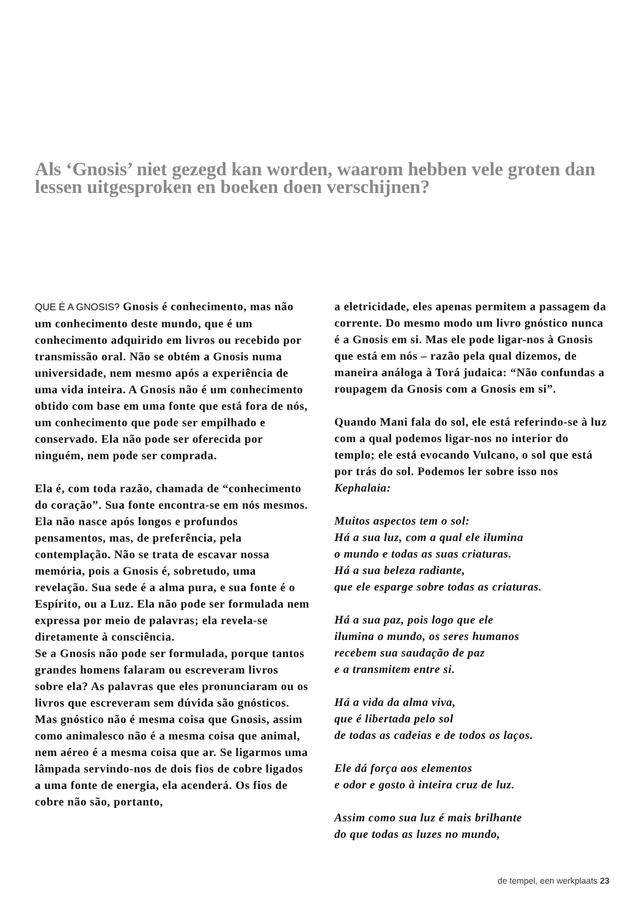Als ‘Gnosis’ niet gezegd kan worden, waarom hebben vele groten dan lessen uitgesproken en boeken doen verschijnen?
QUE É A GNOSIS? Gnosis é conhecimento, mas não um conhecimento deste mundo, que é um conhecimento adquirido em livros ou recebido por transmissão oral. Não se obtém a Gnosis numa universidade, nem mesmo após a experiência de uma vida inteira. A Gnosis não é um conhecimento obtido com base em uma fonte que está fora de nós, um conhecimento que pode ser empilhado e conservado. Ela não pode ser oferecida por ninguém, nem pode ser comprada.
Ela é, com toda razão, chamada de “conhecimento do coração”. Sua fonte encontra-se em nós mesmos. Ela não nasce após longos e profundos pensamentos, mas, de preferência, pela contemplação. Não se trata de escavar nossa memória, pois a Gnosis é, sobretudo, uma revelação. Sua sede é a alma pura, e sua fonte é o Espírito, ou a Luz. Ela não pode ser formulada nem expressa por meio de palavras; ela revela-se diretamente à consciência.
Se a Gnosis não pode ser formulada, porque tantos grandes homens falaram ou escreveram livros sobre ela? As palavras que eles pronunciaram ou os livros que escreveram sem dúvida são gnósticos. Mas gnóstico não é mesma coisa que Gnosis, assim como animalesco não é a mesma coisa que animal, nem aéreo é a mesma coisa que ar. Se ligarmos uma lâmpada servindo-nos de dois fios de cobre ligados a uma fonte de energia, ela acenderá. Os fios de cobre não são, portanto,
a eletricidade, eles apenas permitem a passagem da corrente. Do mesmo modo um livro gnóstico nunca é a Gnosis em si. Mas ele pode ligar-nos à Gnosis que está em nós – razão pela qual dizemos, de maneira análoga à Torá judaica: “Não confundas a roupagem da Gnosis com a Gnosis em si”.
Quando Mani fala do sol, ele está referindo-se à luz com a qual podemos ligar-nos no interior do templo; ele está evocando Vulcano, o sol que está por trás do sol. Podemos ler sobre isso nos Kephalaia:
Muitos aspectos tem o sol:
Há a sua luz, com a qual ele ilumina
o mundo e todas as suas criaturas.
Há a sua beleza radiante,
que ele esparge sobre todas as criaturas.
Há a sua paz, pois logo que ele
ilumina o mundo, os seres humanos
recebem sua saudação de paz
e a transmitem entre si.
Há a vida da alma viva,
que é libertada pelo sol
de todas as cadeias e de todos os laços.
Ele dá força aos elementos
e odor e gosto à inteira cruz de luz.
Assim como sua luz é mais brilhante
do que todas as luzes no mundo,
de tempel, een werkplaats 23